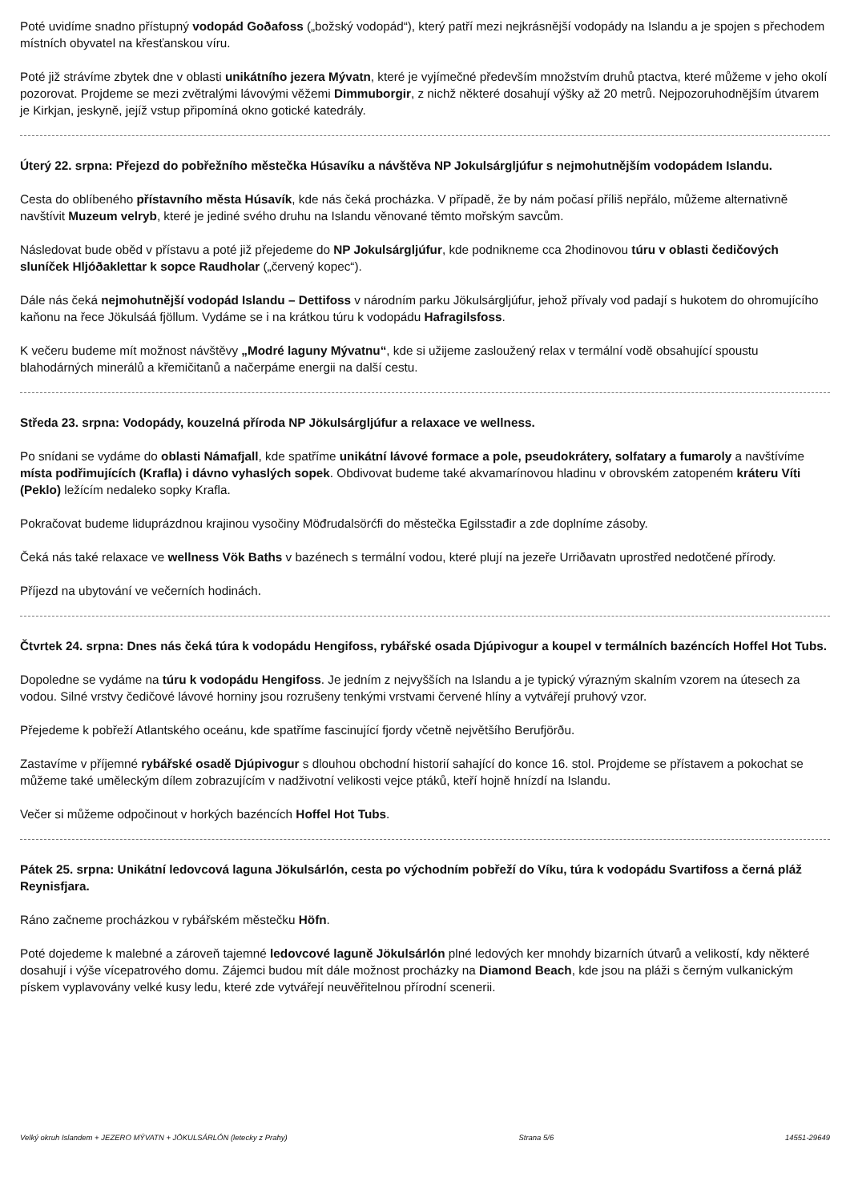Poté uvidíme snadno přístupný vodopád Goðafoss („božský vodopád“), který patří mezi nejkrásnější vodopády na Islandu a je spojen s přechodem místních obyvatel na křesťanskou víru.
Poté již strávíme zbytek dne v oblasti unikátního jezera Mývatn, které je vyjímečné především množstvím druhů ptactva, které můžeme v jeho okolí pozorovat. Projdeme se mezi zvětralými lávovými věžemi Dimmuborgir, z nichž některé dosahují výšky až 20 metrů. Nejpozoruhodnějším útvarem je Kirkjan, jeskyně, jejíž vstup připomíná okno gotické katedrály.
Úterý 22. srpna: Přejezd do pobřežního městečka Húsavíku a návštěva NP Jokulsárgljúfur s nejmohutnějším vodopádem Islandu.
Cesta do oblíbeného přístavního města Húsavík, kde nás čeká procházka. V případě, že by nám počasí příliš nepřálo, můžeme alternativně navštívit Muzeum velryb, které je jediné svého druhu na Islandu věnované těmto mořským savcům.
Následovat bude oběd v přístavu a poté již přejedeme do NP Jokulsárgljúfur, kde podnikneme cca 2hodinovou túru v oblasti čedičových sluníček Hljóðaklettar k sopce Raudholar („červený kopec“).
Dále nás čeká nejmohutnější vodopád Islandu – Dettifoss v národním parku Jökulsárgljúfur, jehož přívaly vod padají s hukotem do ohromujícího kaňonu na řece Jökulsáá fjöllum. Vydáme se i na krátkou túru k vodopádu Hafragilsfoss.
K večeru budeme mít možnost návštěvy „Modré laguny Mývatnu“, kde si užijeme zasloužený relax v termální vodě obsahující spoustu blahodárných minerálů a křemičitanů a načerpáme energii na další cestu.
Středa 23. srpna: Vodopády, kouzelná příroda NP Jökulsárgljúfur a relaxace ve wellness.
Po snídani se vydáme do oblasti Námafjall, kde spatříme unikátní lávové formace a pole, pseudokrátery, solfatary a fumaroly a navštívíme místa podřimujících (Krafla) i dávno vyhaslých sopek. Obdivovat budeme také akvamarínovou hladinu v obrovském zatopeném kráteru Víti (Peklo) ležícím nedaleko sopky Krafla.
Pokračovat budeme liduprázdnou krajinou vysočiny Möđrudalsörćfi do městečka Egilsstađir a zde doplníme zásoby.
Čeká nás také relaxace ve wellness Vök Baths v bazénech s termální vodou, které plují na jezeře Urriðavatn uprostřed nedotčené přírody.
Příjezd na ubytování ve večerních hodinách.
Čtvrtek 24. srpna: Dnes nás čeká túra k vodopádu Hengifoss, rybářské osada Djúpivogur a koupel v termálních bazéncích Hoffel Hot Tubs.
Dopoledne se vydáme na túru k vodopádu Hengifoss. Je jedním z nejvyšších na Islandu a je typický výrazným skalním vzorem na útesech za vodou. Silné vrstvy čedičové lávové horniny jsou rozrušeny tenkými vrstvami červené hlíny a vytvářejí pruhový vzor.
Přejedeme k pobřeží Atlantského oceánu, kde spatříme fascinující fjordy včetně největšího Berufjörðu.
Zastavíme v příjemné rybářské osadě Djúpivogur s dlouhou obchodní historií sahající do konce 16. stol. Projdeme se přístavem a pokochat se můžeme také uměleckým dílem zobrazujícím v nadživotní velikosti vejce ptáků, kteří hojně hnízdí na Islandu.
Večer si můžeme odpočinout v horkých bazéncích Hoffel Hot Tubs.
Pátek 25. srpna: Unikátní ledovcová laguna Jökulsárlón, cesta po východním pobřeží do Víku, túra k vodopádu Svartifoss a černá pláž Reynisfjara.
Ráno začneme procházkou v rybářském městečku Höfn.
Poté dojedeme k malebné a zároveň tajemné ledovcové laguně Jökulsárlón plné ledových ker mnohdy bizarních útvarů a velikostí, kdy některé dosahují i výše vícepatrového domu. Zájemci budou mít dále možnost procházky na Diamond Beach, kde jsou na pláži s černým vulkanickým pískem vyplavovány velké kusy ledu, které zde vytvářejí neuvěřitelnou přírodní scenerii.
Velký okruh Islandem + JEZERO MÝVATN + JÖKULSÁRLÓN (letecky z Prahy) Strana 5/6 14551-29649